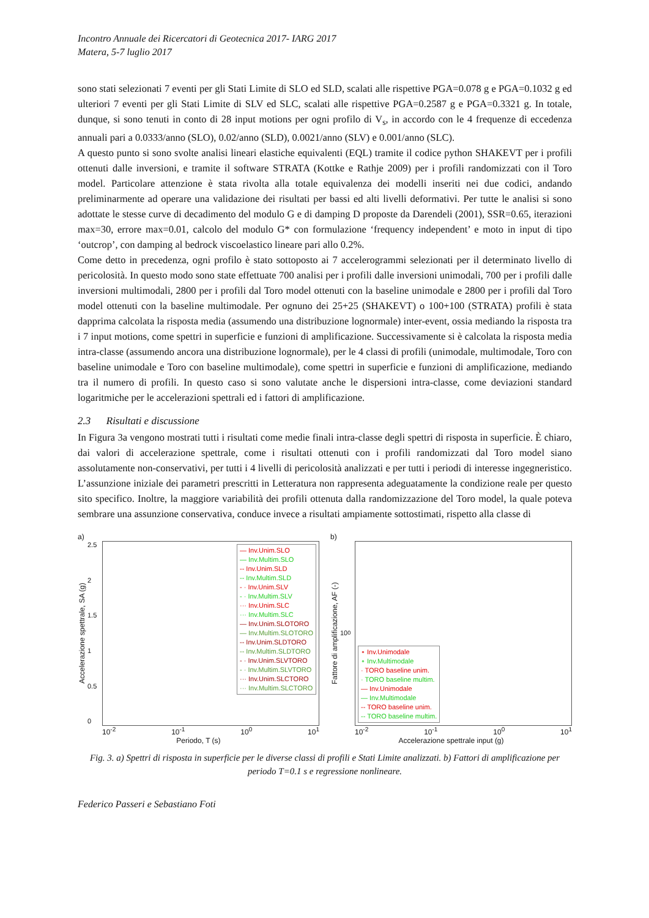Incontro Annuale dei Ricercatori di Geotecnica 2017- IARG 2017
Matera, 5-7 luglio 2017
sono stati selezionati 7 eventi per gli Stati Limite di SLO ed SLD, scalati alle rispettive PGA=0.078 g e PGA=0.1032 g ed ulteriori 7 eventi per gli Stati Limite di SLV ed SLC, scalati alle rispettive PGA=0.2587 g e PGA=0.3321 g. In totale, dunque, si sono tenuti in conto di 28 input motions per ogni profilo di V<sub>s</sub>, in accordo con le 4 frequenze di eccedenza annuali pari a 0.0333/anno (SLO), 0.02/anno (SLD), 0.0021/anno (SLV) e 0.001/anno (SLC).
A questo punto si sono svolte analisi lineari elastiche equivalenti (EQL) tramite il codice python SHAKEVT per i profili ottenuti dalle inversioni, e tramite il software STRATA (Kottke e Rathje 2009) per i profili randomizzati con il Toro model. Particolare attenzione è stata rivolta alla totale equivalenza dei modelli inseriti nei due codici, andando preliminarmente ad operare una validazione dei risultati per bassi ed alti livelli deformativi. Per tutte le analisi si sono adottate le stesse curve di decadimento del modulo G e di damping D proposte da Darendeli (2001), SSR=0.65, iterazioni max=30, errore max=0.01, calcolo del modulo G* con formulazione ‘frequency independent’ e moto in input di tipo ‘outcrop’, con damping al bedrock viscoelastico lineare pari allo 0.2%.
Come detto in precedenza, ogni profilo è stato sottoposto ai 7 accelerogrammi selezionati per il determinato livello di pericolosità. In questo modo sono state effettuate 700 analisi per i profili dalle inversioni unimodali, 700 per i profili dalle inversioni multimodali, 2800 per i profili dal Toro model ottenuti con la baseline unimodale e 2800 per i profili dal Toro model ottenuti con la baseline multimodale. Per ognuno dei 25+25 (SHAKEVT) o 100+100 (STRATA) profili è stata dapprima calcolata la risposta media (assumendo una distribuzione lognormale) inter-event, ossia mediando la risposta tra i 7 input motions, come spettri in superficie e funzioni di amplificazione. Successivamente si è calcolata la risposta media intra-classe (assumendo ancora una distribuzione lognormale), per le 4 classi di profili (unimodale, multimodale, Toro con baseline unimodale e Toro con baseline multimodale), come spettri in superficie e funzioni di amplificazione, mediando tra il numero di profili. In questo caso si sono valutate anche le dispersioni intra-classe, come deviazioni standard logaritmiche per le accelerazioni spettrali ed i fattori di amplificazione.
2.3 Risultati e discussione
In Figura 3a vengono mostrati tutti i risultati come medie finali intra-classe degli spettri di risposta in superficie. È chiaro, dai valori di accelerazione spettrale, come i risultati ottenuti con i profili randomizzati dal Toro model siano assolutamente non-conservativi, per tutti i 4 livelli di pericolosità analizzati e per tutti i periodi di interesse ingegneristico. L’assunzione iniziale dei parametri prescritti in Letteratura non rappresenta adeguatamente la condizione reale per questo sito specifico. Inoltre, la maggiore variabilità dei profili ottenuta dalla randomizzazione del Toro model, la quale poteva sembrare una assunzione conservativa, conduce invece a risultati ampiamente sottostimati, rispetto alla classe di
a)
Accelerazione spettrale, SA (g)
2.5
2
1.5
1
0.5
0
— Inv.Unim.SLO
— Inv.Multim.SLO
-- Inv.Unim.SLD
-- Inv.Multim.SLD
- · Inv.Unim.SLV
- · Inv.Multim.SLV
··· Inv.Unim.SLC
··· Inv.Multim.SLC
— Inv.Unim.SLOTORO
— Inv.Multim.SLOTORO
-- Inv.Unim.SLDTORO
-- Inv.Multim.SLDTORO
- · Inv.Unim.SLVTORO
- · Inv.Multim.SLVTORO
··· Inv.Unim.SLCTORO
··· Inv.Multim.SLCTORO
10<sup>-2</sup> 10<sup>-1</sup> 10<sup>0</sup> 10<sup>1</sup>
Periodo, T (s)
b)
Fattore di amplificazione, AF (-)
10<sup>0</sup>
∘ Inv.Unimodale
∘ Inv.Multimodale
· TORO baseline unim.
· TORO baseline multim.
— Inv.Unimodale
— Inv.Multimodale
-- TORO baseline unim.
-- TORO baseline multim.
10<sup>-2</sup> 10<sup>-1</sup> 10<sup>0</sup> 10<sup>1</sup>
Accelerazione spettrale input (g)
Fig. 3. a) Spettri di risposta in superficie per le diverse classi di profili e Stati Limite analizzati. b) Fattori di amplificazione per periodo T=0.1 s e regressione nonlineare.
Federico Passeri e Sebastiano Foti